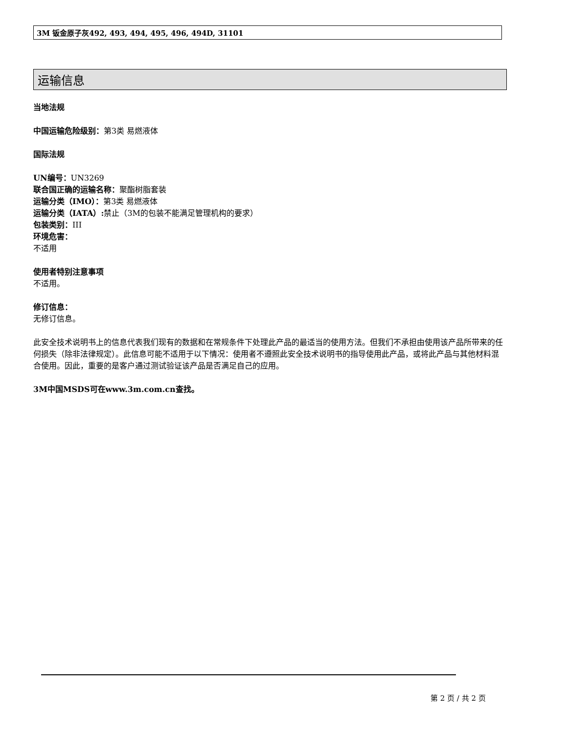3M 钣金原子灰492, 493, 494, 495, 496, 494D, 31101
运输信息
当地法规
中国运输危险级别：第3类 易燃液体
国际法规
UN编号：UN3269
联合国正确的运输名称：聚酯树脂套装
运输分类（IMO）：第3类 易燃液体
运输分类（IATA）: 禁止（3M的包装不能满足管理机构的要求）
包装类别：III
环境危害：
不适用
使用者特别注意事项
不适用。
修订信息：
无修订信息。
此安全技术说明书上的信息代表我们现有的数据和在常规条件下处理此产品的最适当的使用方法。但我们不承担由使用该产品所带来的任何损失（除非法律规定）。此信息可能不适用于以下情况：使用者不遵照此安全技术说明书的指导使用此产品，或将此产品与其他材料混合使用。因此，重要的是客户通过测试验证该产品是否满足自己的应用。
3M中国MSDS可在www.3m.com.cn查找。
第 2 页 / 共 2 页